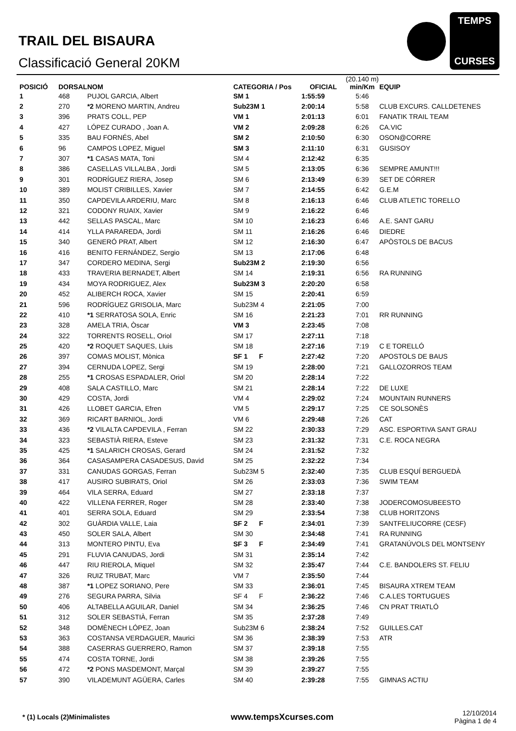TRAIL DEL BISAURA
Classificació General 20KM
TEMPS
CURSES
| POSICIÓ | DORSAL | NOM | CATEGORIA / Pos | OFICIAL | (20.140 m) min/Km | EQUIP |
| --- | --- | --- | --- | --- | --- | --- |
| 1 | 468 | PUJOL GARCIA, Albert | SM 1 | 1:55:59 | 5:46 | |
| 2 | 270 | *2 MORENO MARTIN, Andreu | Sub23M 1 | 2:00:14 | 5:58 | CLUB EXCURS. CALLDETENES |
| 3 | 396 | PRATS COLL, PEP | VM 1 | 2:01:13 | 6:01 | FANATIK TRAIL TEAM |
| 4 | 427 | LÓPEZ CURADO , Joan A. | VM 2 | 2:09:28 | 6:26 | CA.VIC |
| 5 | 335 | BAU FORNÉS, Abel | SM 2 | 2:10:50 | 6:30 | OSON@CORRE |
| 6 | 96 | CAMPOS LOPEZ, Miguel | SM 3 | 2:11:10 | 6:31 | GUSISOY |
| 7 | 307 | *1 CASAS MATA, Toni | SM 4 | 2:12:42 | 6:35 | |
| 8 | 386 | CASELLAS VILLALBA , Jordi | SM 5 | 2:13:05 | 6:36 | SEMPRE AMUNT!!! |
| 9 | 301 | RODRÍGUEZ RIERA, Josep | SM 6 | 2:13:49 | 6:39 | SET DE CÓRRER |
| 10 | 389 | MOLIST CRIBILLES, Xavier | SM 7 | 2:14:55 | 6:42 | G.E.M |
| 11 | 350 | CAPDEVILA ARDERIU, Marc | SM 8 | 2:16:13 | 6:46 | CLUB ATLETIC TORELLO |
| 12 | 321 | CODONY RUAIX, Xavier | SM 9 | 2:16:22 | 6:46 | |
| 13 | 442 | SELLAS PASCAL, Marc | SM 10 | 2:16:23 | 6:46 | A.E. SANT GARU |
| 14 | 414 | YLLA PARAREDA, Jordi | SM 11 | 2:16:26 | 6:46 | DIEDRE |
| 15 | 340 | GENERÓ PRAT, Albert | SM 12 | 2:16:30 | 6:47 | APÒSTOLS DE BACUS |
| 16 | 416 | BENITO FERNÁNDEZ, Sergio | SM 13 | 2:17:06 | 6:48 | |
| 17 | 347 | CORDERO MEDINA, Sergi | Sub23M 2 | 2:19:30 | 6:56 | |
| 18 | 433 | TRAVERIA BERNADET, Albert | SM 14 | 2:19:31 | 6:56 | RA RUNNING |
| 19 | 434 | MOYA RODRIGUEZ, Alex | Sub23M 3 | 2:20:20 | 6:58 | |
| 20 | 452 | ALIBERCH ROCA, Xavier | SM 15 | 2:20:41 | 6:59 | |
| 21 | 596 | RODRÍGUEZ GRISOLIA, Marc | Sub23M 4 | 2:21:05 | 7:00 | |
| 22 | 410 | *1 SERRATOSA SOLA, Enric | SM 16 | 2:21:23 | 7:01 | RR RUNNING |
| 23 | 328 | AMELA TRIA, Òscar | VM 3 | 2:23:45 | 7:08 | |
| 24 | 322 | TORRENTS ROSELL, Oriol | SM 17 | 2:27:11 | 7:18 | |
| 25 | 420 | *2 ROQUET SAQUES, Lluis | SM 18 | 2:27:16 | 7:19 | C E TORELLÓ |
| 26 | 397 | COMAS MOLIST, Mònica | SF 1 F | 2:27:42 | 7:20 | APOSTOLS DE BAUS |
| 27 | 394 | CERNUDA LOPEZ, Sergi | SM 19 | 2:28:00 | 7:21 | GALLOZORROS TEAM |
| 28 | 255 | *1 CROSAS ESPADALER, Oriol | SM 20 | 2:28:14 | 7:22 | |
| 29 | 408 | SALA CASTILLO, Marc | SM 21 | 2:28:14 | 7:22 | DE LUXE |
| 30 | 429 | COSTA, Jordi | VM 4 | 2:29:02 | 7:24 | MOUNTAIN RUNNERS |
| 31 | 426 | LLOBET GARCIA, Efren | VM 5 | 2:29:17 | 7:25 | CE SOLSONÈS |
| 32 | 369 | RICART BARNIOL, Jordi | VM 6 | 2:29:48 | 7:26 | CAT |
| 33 | 436 | *2 VILALTA CAPDEVILA , Ferran | SM 22 | 2:30:33 | 7:29 | ASC. ESPORTIVA SANT GRAU |
| 34 | 323 | SEBASTIÀ RIERA, Esteve | SM 23 | 2:31:32 | 7:31 | C.E. ROCA NEGRA |
| 35 | 425 | *1 SALARICH CROSAS, Gerard | SM 24 | 2:31:52 | 7:32 | |
| 36 | 364 | CASASAMPERA CASADESUS, David | SM 25 | 2:32:22 | 7:34 | |
| 37 | 331 | CANUDAS GORGAS, Ferran | Sub23M 5 | 2:32:40 | 7:35 | CLUB ESQUÍ BERGUEDÀ |
| 38 | 417 | AUSIRO SUBIRATS, Oriol | SM 26 | 2:33:03 | 7:36 | SWIM TEAM |
| 39 | 464 | VILA SERRA, Eduard | SM 27 | 2:33:18 | 7:37 | |
| 40 | 422 | VILLENA FERRER, Roger | SM 28 | 2:33:40 | 7:38 | JODERCOMOSUBEESTO |
| 41 | 401 | SERRA SOLA, Eduard | SM 29 | 2:33:54 | 7:38 | CLUB HORITZONS |
| 42 | 302 | GUÀRDIA VALLE, Laia | SF 2 F | 2:34:01 | 7:39 | SANTFELIUCORRE (CESF) |
| 43 | 450 | SOLER SALA, Albert | SM 30 | 2:34:48 | 7:41 | RA RUNNING |
| 44 | 313 | MONTERO PINTU, Eva | SF 3 F | 2:34:49 | 7:41 | GRATANÚVOLS DEL MONTSENY |
| 45 | 291 | FLUVIA CANUDAS, Jordi | SM 31 | 2:35:14 | 7:42 | |
| 46 | 447 | RIU RIEROLA, Miquel | SM 32 | 2:35:47 | 7:44 | C.E. BANDOLERS ST. FELIU |
| 47 | 326 | RUIZ TRUBAT, Marc | VM 7 | 2:35:50 | 7:44 | |
| 48 | 387 | *1 LOPEZ SORIANO, Pere | SM 33 | 2:36:01 | 7:45 | BISAURA XTREM TEAM |
| 49 | 276 | SEGURA PARRA, Silvia | SF 4 F | 2:36:22 | 7:46 | C.A.LES TORTUGUES |
| 50 | 406 | ALTABELLA AGUILAR, Daniel | SM 34 | 2:36:25 | 7:46 | CN PRAT TRIATLÓ |
| 51 | 312 | SOLER SEBASTIÀ, Ferran | SM 35 | 2:37:28 | 7:49 | |
| 52 | 348 | DOMÈNECH LÓPEZ, Joan | Sub23M 6 | 2:38:24 | 7:52 | GUILLES.CAT |
| 53 | 363 | COSTANSA VERDAGUER, Maurici | SM 36 | 2:38:39 | 7:53 | ATR |
| 54 | 388 | CASERRAS GUERRERO, Ramon | SM 37 | 2:39:18 | 7:55 | |
| 55 | 474 | COSTA TORNE, Jordi | SM 38 | 2:39:26 | 7:55 | |
| 56 | 472 | *2 PONS MASDEMONT, Marçal | SM 39 | 2:39:27 | 7:55 | |
| 57 | 390 | VILADEMUNT AGÜERA, Carles | SM 40 | 2:39:28 | 7:55 | GIMNAS ACTIU |
* (1) Locals (2)Minimalistes www.tempsXcurses.com 12/10/2014
Pàgina 1 de 4